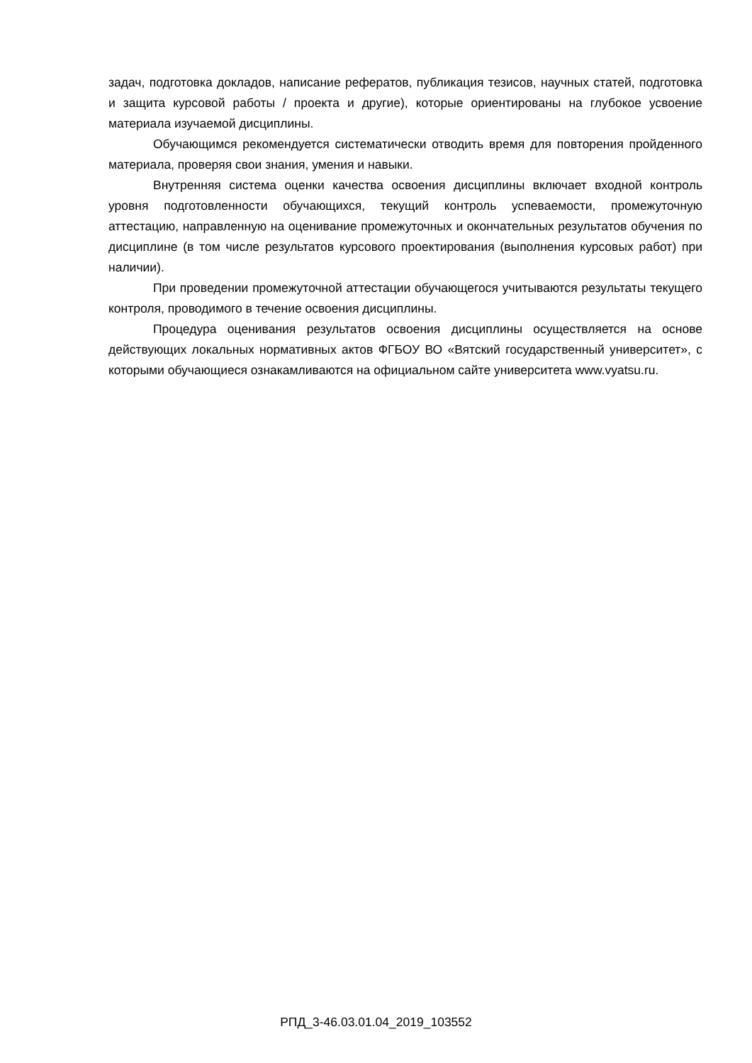задач, подготовка докладов, написание рефератов, публикация тезисов, научных статей, подготовка и защита курсовой работы / проекта и другие), которые ориентированы на глубокое усвоение материала изучаемой дисциплины.
Обучающимся рекомендуется систематически отводить время для повторения пройденного материала, проверяя свои знания, умения и навыки.
Внутренняя система оценки качества освоения дисциплины включает входной контроль уровня подготовленности обучающихся, текущий контроль успеваемости, промежуточную аттестацию, направленную на оценивание промежуточных и окончательных результатов обучения по дисциплине (в том числе результатов курсового проектирования (выполнения курсовых работ) при наличии).
При проведении промежуточной аттестации обучающегося учитываются результаты текущего контроля, проводимого в течение освоения дисциплины.
Процедура оценивания результатов освоения дисциплины осуществляется на основе действующих локальных нормативных актов ФГБОУ ВО «Вятский государственный университет», с которыми обучающиеся ознакамливаются на официальном сайте университета www.vyatsu.ru.
РПД_3-46.03.01.04_2019_103552